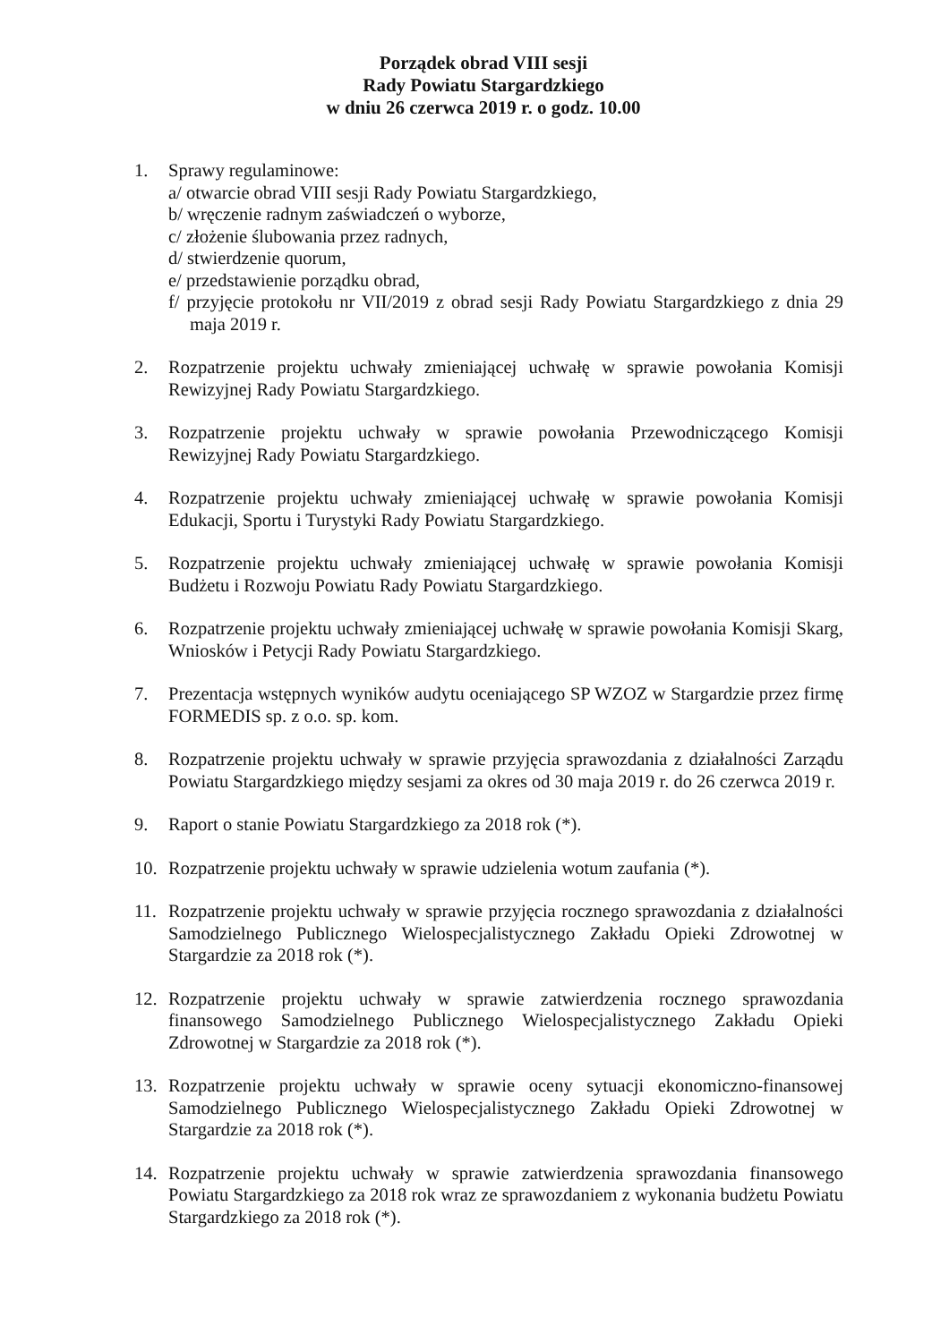Porządek obrad VIII sesji
Rady Powiatu Stargardzkiego
w dniu 26 czerwca 2019 r. o godz. 10.00
1. Sprawy regulaminowe:
a/ otwarcie obrad VIII sesji Rady Powiatu Stargardzkiego,
b/ wręczenie radnym zaświadczeń o wyborze,
c/ złożenie ślubowania przez radnych,
d/ stwierdzenie quorum,
e/ przedstawienie porządku obrad,
f/ przyjęcie protokołu nr VII/2019 z obrad sesji Rady Powiatu Stargardzkiego z dnia 29 maja 2019 r.
2. Rozpatrzenie projektu uchwały zmieniającej uchwałę w sprawie powołania Komisji Rewizyjnej Rady Powiatu Stargardzkiego.
3. Rozpatrzenie projektu uchwały w sprawie powołania Przewodniczącego Komisji Rewizyjnej Rady Powiatu Stargardzkiego.
4. Rozpatrzenie projektu uchwały zmieniającej uchwałę w sprawie powołania Komisji Edukacji, Sportu i Turystyki Rady Powiatu Stargardzkiego.
5. Rozpatrzenie projektu uchwały zmieniającej uchwałę w sprawie powołania Komisji Budżetu i Rozwoju Powiatu Rady Powiatu Stargardzkiego.
6. Rozpatrzenie projektu uchwały zmieniającej uchwałę w sprawie powołania Komisji Skarg, Wniosków i Petycji Rady Powiatu Stargardzkiego.
7. Prezentacja wstępnych wyników audytu oceniającego SP WZOZ w Stargardzie przez firmę FORMEDIS sp. z o.o. sp. kom.
8. Rozpatrzenie projektu uchwały w sprawie przyjęcia sprawozdania z działalności Zarządu Powiatu Stargardzkiego między sesjami za okres od 30 maja 2019 r. do 26 czerwca 2019 r.
9. Raport o stanie Powiatu Stargardzkiego za 2018 rok (*).
10. Rozpatrzenie projektu uchwały w sprawie udzielenia wotum zaufania (*).
11. Rozpatrzenie projektu uchwały w sprawie przyjęcia rocznego sprawozdania z działalności Samodzielnego Publicznego Wielospecjalistycznego Zakładu Opieki Zdrowotnej w Stargardzie za 2018 rok (*).
12. Rozpatrzenie projektu uchwały w sprawie zatwierdzenia rocznego sprawozdania finansowego Samodzielnego Publicznego Wielospecjalistycznego Zakładu Opieki Zdrowotnej w Stargardzie za 2018 rok (*).
13. Rozpatrzenie projektu uchwały w sprawie oceny sytuacji ekonomiczno-finansowej Samodzielnego Publicznego Wielospecjalistycznego Zakładu Opieki Zdrowotnej w Stargardzie za 2018 rok (*).
14. Rozpatrzenie projektu uchwały w sprawie zatwierdzenia sprawozdania finansowego Powiatu Stargardzkiego za 2018 rok wraz ze sprawozdaniem z wykonania budżetu Powiatu Stargardzkiego za 2018 rok (*).